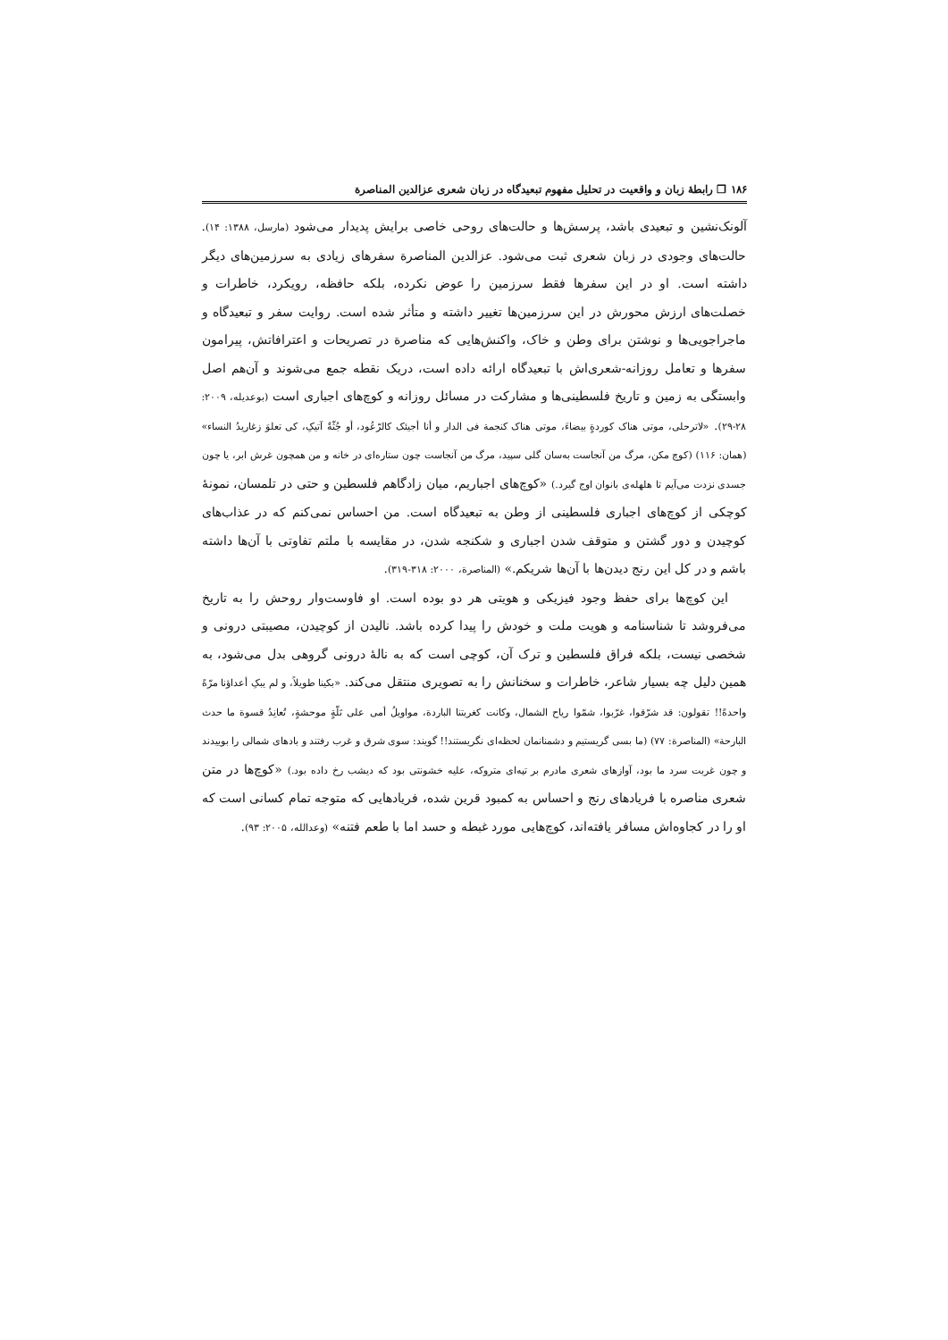۱۸۶ ❐ رابطهٔ زبان و واقعیت در تحلیل مفهوم تبعیدگاه در زبان شعری عزالدین المناصرة
آلونک‌نشین و تبعیدی باشد، پرسش‌ها و حالت‌های روحی خاصی برایش پدیدار می‌شود (مارسل، ۱۳۸۸: ۱۴). حالت‌های وجودی در زبان شعری ثبت می‌شود. عزالدین المناصرة سفرهای زیادی به سرزمین‌های دیگر داشته است. او در این سفرها فقط سرزمین را عوض نکرده، بلکه حافظه، رویکرد، خاطرات و خصلت‌های ارزش محورش در این سرزمین‌ها تغییر داشته و متأثر شده است. روایت سفر و تبعیدگاه و ماجراجویی‌ها و نوشتن برای وطن و خاک، واکنش‌هایی که مناصرة در تصریحات و اعترافاتش، پیرامون سفرها و تعامل روزانه-شعری‌اش با تبعیدگاه ارائه داده است، دریک نقطه جمع می‌شوند و آن‌هم اصل وابستگی به زمین و تاریخ فلسطینی‌ها و مشارکت در مسائل روزانه و کوچ‌های اجباری است (بوعدیله، ۲۰۰۹: ۲۸-۲۹). «لاترحلی، موتی هناک کوردةٍ بیضاءَ، موتی هناک کنجمة فی الدار و أنا أجیئک کالرّعُود، أو جُثّةٌ آتیکِ، کی تعلوَ زغاریدُ النساء» (همان: ۱۱۶) (کوچ مکن، مرگ من آنجاست به‌سان گلی سپید، مرگ من آنجاست چون ستاره‌ای در خانه و من همچون غرش ابر، یا چون جسدی نزدت می‌آیم تا هلهله‌ی بانوان اوج گیرد.) «کوچ‌های اجباریم، میان زادگاهم فلسطین و حتی در تلمسان، نمونهٔ کوچکی از کوچ‌های اجباری فلسطینی از وطن به تبعیدگاه است. من احساس نمی‌کنم که در عذاب‌های کوچیدن و دور گشتن و متوقف شدن اجباری و شکنجه شدن، در مقایسه با ملتم تفاوتی با آن‌ها داشته باشم و در کل این رنج دیدن‌ها با آن‌ها شریکم.» (المناصرة، ۲۰۰۰: ۳۱۸-۳۱۹).
این کوچ‌ها برای حفظ وجود فیزیکی و هویتی هر دو بوده است. او فاوست‌وار روحش را به تاریخ می‌فروشد تا شناسنامه و هویت ملت و خودش را پیدا کرده باشد. نالیدن از کوچیدن، مصیبتی درونی و شخصی نیست، بلکه فراق فلسطین و ترک آن، کوچی است که به نالهٔ درونی گروهی بدل می‌شود، به همین دلیل چه بسیار شاعر، خاطرات و سخنانش را به تصویری منتقل می‌کند. «بکینا طویلاً، و لم یبکِ أعداؤنا مرّةً واحدةً!! تقولون: قد شرّقوا، غرّبوا، شمّوا ریاح الشمال، وکانت کغربتنا الباردة، مواویلُ أمی علی تَلّةٍ موحشةٍ، تُعانِدُ قسوة ما حدث البارحة» (المناصرة: ۷۷) (ما بسی گریستیم و دشمنانمان لحظه‌ای نگریستند!! گویند: سوی شرق و غرب رفتند و بادهای شمالی را بوییدند و چون غربت سرد ما بود، آوازهای شعری مادرم بر تپه‌ای متروکه، علیه خشونتی بود که دیشب رخ داده بود.) «کوچ‌ها در متن شعری مناصره با فریادهای رنج و احساس به کمبود قرین شده، فریادهایی که متوجه تمام کسانی است که او را در کجاوه‌اش مسافر یافته‌اند، کوچ‌هایی مورد غبطه و حسد اما با طعم فتنه» (وعدالله، ۲۰۰۵: ۹۳).